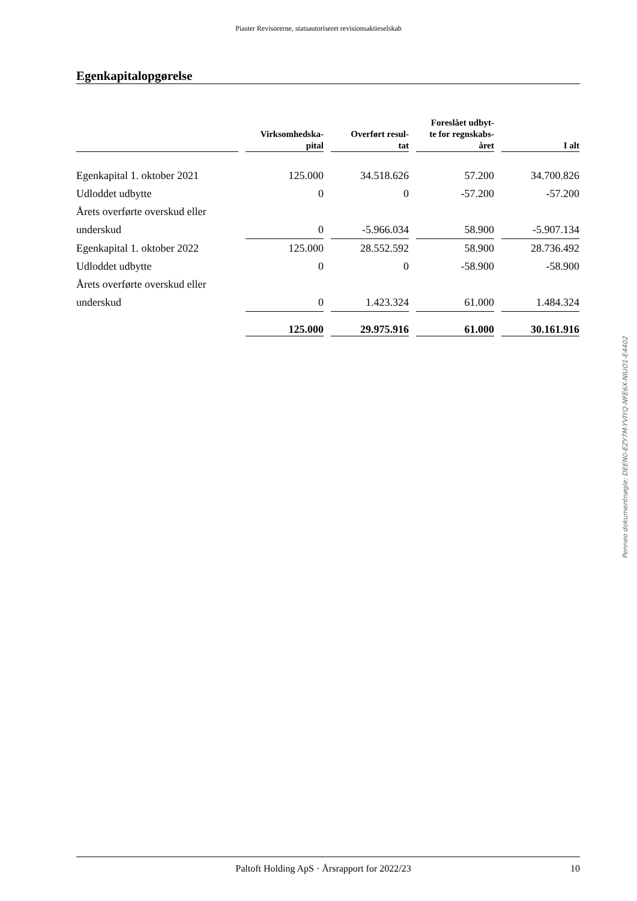Piaster Revisorerne, statsautoriseret revisionsaktieselskab
Egenkapitalopgørelse
| | Virksomhedska- pital | Overført resul- tat | Foreslået udbyt- te for regnskabs- året | I alt |
| --- | --- | --- | --- | --- |
| Egenkapital 1. oktober 2021 | 125.000 | 34.518.626 | 57.200 | 34.700.826 |
| Udloddet udbytte | 0 | 0 | -57.200 | -57.200 |
| Årets overførte overskud eller | | | | |
| underskud | 0 | -5.966.034 | 58.900 | -5.907.134 |
| Egenkapital 1. oktober 2022 | 125.000 | 28.552.592 | 58.900 | 28.736.492 |
| Udloddet udbytte | 0 | 0 | -58.900 | -58.900 |
| Årets overførte overskud eller | | | | |
| underskud | 0 | 1.423.324 | 61.000 | 1.484.324 |
| | 125.000 | 29.975.916 | 61.000 | 30.161.916 |
Penneo dokumentnøgle: DEEN0-EZY7M-YVIYQ-NFE6X-NIUO1-E4402
Paltoft Holding ApS · Årsrapport for 2022/23 10